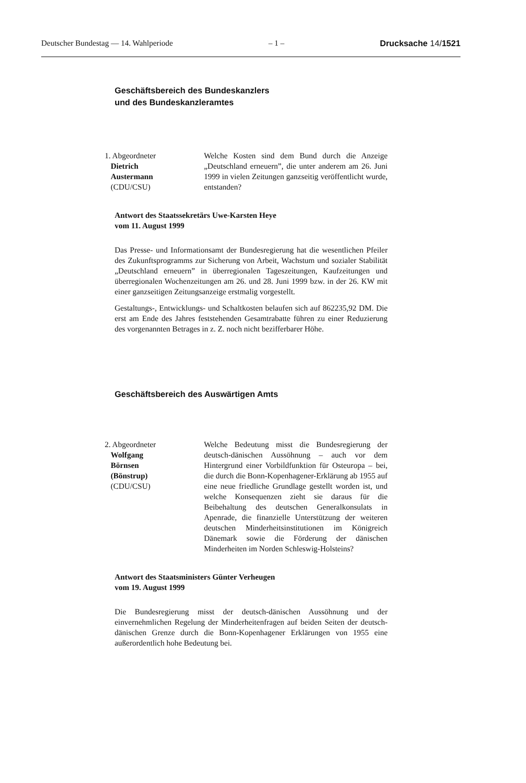Deutscher Bundestag — 14. Wahlperiode – 1 – Drucksache 14/1521
Geschäftsbereich des Bundeskanzlers
und des Bundeskanzleramtes
1. Abgeordneter
Dietrich
Austermann
(CDU/CSU)
Welche Kosten sind dem Bund durch die Anzeige „Deutschland erneuern”, die unter anderem am 26. Juni 1999 in vielen Zeitungen ganzseitig veröffentlicht wurde, entstanden?
Antwort des Staatssekretärs Uwe-Karsten Heye
vom 11. August 1999
Das Presse- und Informationsamt der Bundesregierung hat die wesentlichen Pfeiler des Zukunftsprogramms zur Sicherung von Arbeit, Wachstum und sozialer Stabilität „Deutschland erneuern” in überregionalen Tageszeitungen, Kaufzeitungen und überregionalen Wochenzeitungen am 26. und 28. Juni 1999 bzw. in der 26. KW mit einer ganzseitigen Zeitungsanzeige erstmalig vorgestellt.
Gestaltungs-, Entwicklungs- und Schaltkosten belaufen sich auf 862235,92 DM. Die erst am Ende des Jahres feststehenden Gesamtrabatte führen zu einer Reduzierung des vorgenannten Betrages in z. Z. noch nicht bezifferbarer Höhe.
Geschäftsbereich des Auswärtigen Amts
2. Abgeordneter
Wolfgang
Börnsen
(Bönstrup)
(CDU/CSU)
Welche Bedeutung misst die Bundesregierung der deutsch-dänischen Aussöhnung – auch vor dem Hintergrund einer Vorbildfunktion für Osteuropa – bei, die durch die Bonn-Kopenhagener-Erklärung ab 1955 auf eine neue friedliche Grundlage gestellt worden ist, und welche Konsequenzen zieht sie daraus für die Beibehaltung des deutschen Generalkonsulats in Apenrade, die finanzielle Unterstützung der weiteren deutschen Minderheitsinstitutionen im Königreich Dänemark sowie die Förderung der dänischen Minderheiten im Norden Schleswig-Holsteins?
Antwort des Staatsministers Günter Verheugen
vom 19. August 1999
Die Bundesregierung misst der deutsch-dänischen Aussöhnung und der einvernehmlichen Regelung der Minderheitenfragen auf beiden Seiten der deutsch-dänischen Grenze durch die Bonn-Kopenhagener Erklärungen von 1955 eine außerordentlich hohe Bedeutung bei.